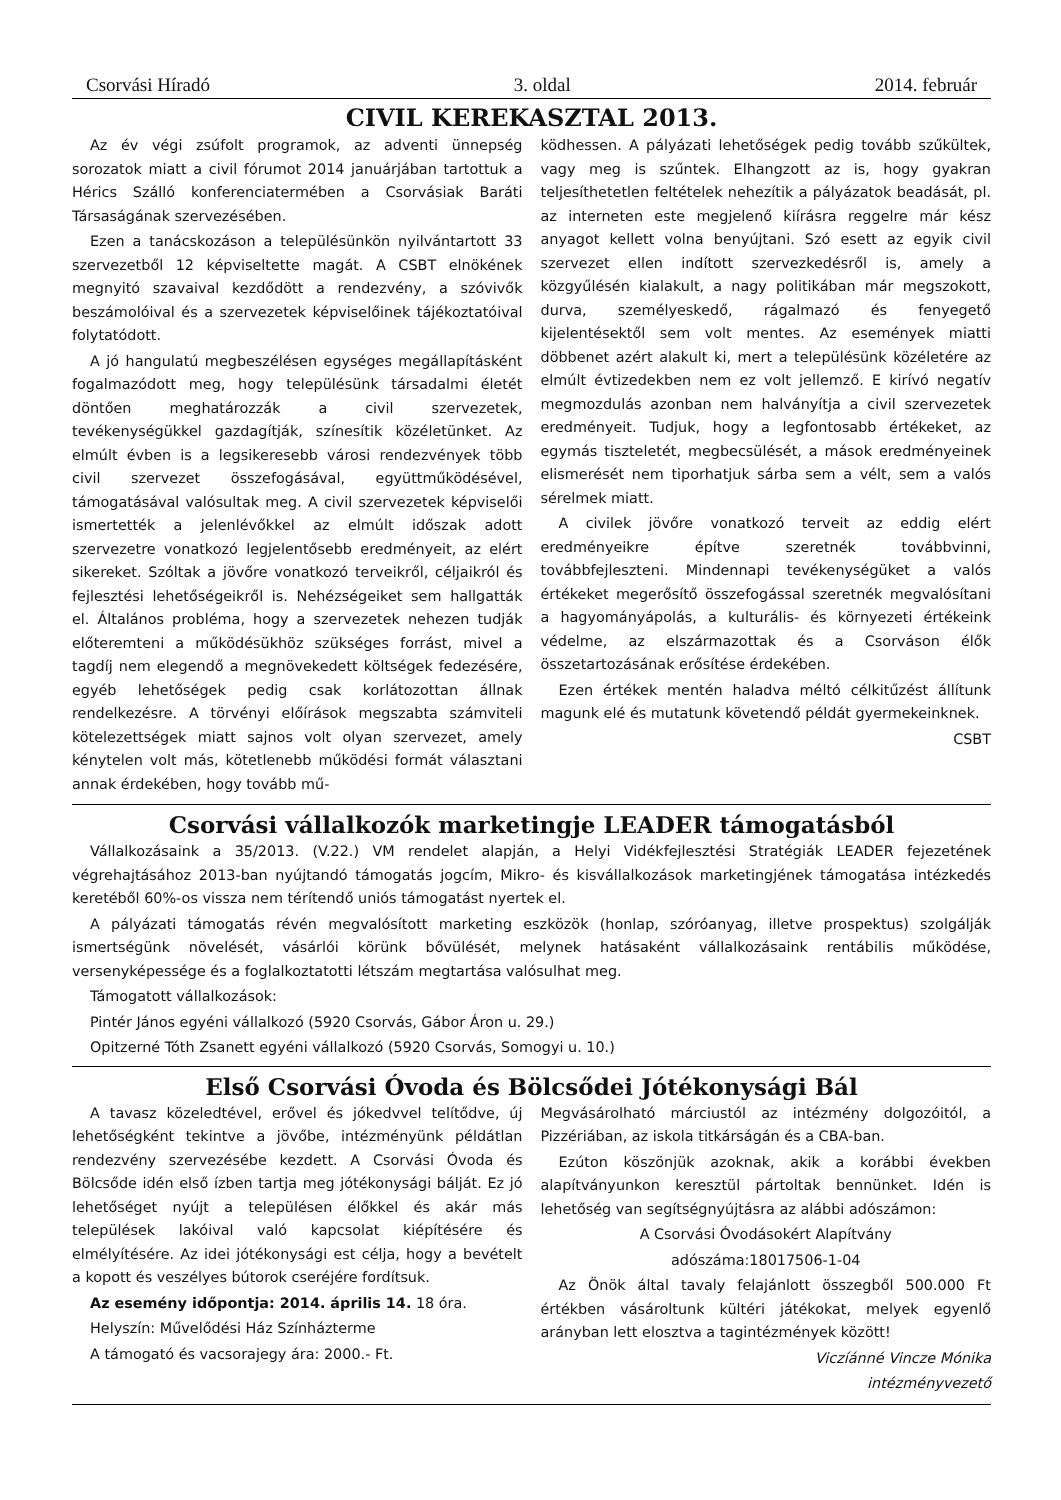Csorvási Híradó 3. oldal 2014. február
CIVIL KEREKASZTAL 2013.
Az év végi zsúfolt programok, az adventi ünnepség sorozatok miatt a civil fórumot 2014 januárjában tartottuk a Hérics Szálló konferenciatermében a Csorvásiak Baráti Társaságának szervezésében.
Ezen a tanácskozáson a településünkön nyilvántartott 33 szervezetből 12 képviseltette magát. A CSBT elnökének megnyitó szavaival kezdődött a rendezvény, a szóvivők beszámolóival és a szervezetek képviselőinek tájékoztatóival folytatódott.
A jó hangulatú megbeszélésen egységes megállapításként fogalmazódott meg, hogy településünk társadalmi életét döntően meghatározzák a civil szervezetek, tevékenységükkel gazdagítják, színesítik közéletünket. Az elmúlt évben is a legsikeresebb városi rendezvények több civil szervezet összefogásával, együttműködésével, támogatásával valósultak meg. A civil szervezetek képviselői ismertették a jelenlévőkkel az elmúlt időszak adott szervezetre vonatkozó legjelentősebb eredményeit, az elért sikereket. Szóltak a jövőre vonatkozó terveikről, céljaikról és fejlesztési lehetőségeikről is. Nehézségeiket sem hallgatták el. Általános probléma, hogy a szervezetek nehezen tudják előteremteni a működésükhöz szükséges forrást, mivel a tagdíj nem elegendő a megnövekedett költségek fedezésére, egyéb lehetőségek pedig csak korlátozottan állnak rendelkezésre. A törvényi előírások megszabta számviteli kötelezettségek miatt sajnos volt olyan szervezet, amely kénytelen volt más, kötetlenebb működési formát választani annak érdekében, hogy tovább mű-
ködhessen. A pályázati lehetőségek pedig tovább szűkültek, vagy meg is szűntek. Elhangzott az is, hogy gyakran teljesíthetetlen feltételek nehezítik a pályázatok beadását, pl. az interneten este megjelenő kiírásra reggelre már kész anyagot kellett volna benyújtani. Szó esett az egyik civil szervezet ellen indított szervezkedésről is, amely a közgyűlésén kialakult, a nagy politikában már megszokott, durva, személyeskedő, rágalmazó és fenyegető kijelentésektől sem volt mentes. Az események miatti döbbenet azért alakult ki, mert a településünk közéletére az elmúlt évtizedekben nem ez volt jellemző. E kirívó negatív megmozdulás azonban nem halványítja a civil szervezetek eredményeit. Tudjuk, hogy a legfontosabb értékeket, az egymás tiszteletét, megbecsülését, a mások eredményeinek elismerését nem tiporhatjuk sárba sem a vélt, sem a valós sérelmek miatt.
A civilek jövőre vonatkozó terveit az eddig elért eredményeikre építve szeretnék továbbvinni, továbbfejleszteni. Mindennapi tevékenységüket a valós értékeket megerősítő összefogással szeretnék megvalósítani a hagyományápolás, a kulturális- és környezeti értékeink védelme, az elszármazottak és a Csorváson élők összetartozásának erősítése érdekében.
Ezen értékek mentén haladva méltó célkitűzést állítunk magunk elé és mutatunk követendő példát gyermekeinknek.
CSBT
Csorvási vállalkozók marketingje LEADER támogatásból
Vállalkozásaink a 35/2013. (V.22.) VM rendelet alapján, a Helyi Vidékfejlesztési Stratégiák LEADER fejezetének végrehajtásához 2013-ban nyújtandó támogatás jogcím, Mikro- és kisvállalkozások marketingjének támogatása intézkedés keretéből 60%-os vissza nem térítendő uniós támogatást nyertek el.
A pályázati támogatás révén megvalósított marketing eszközök (honlap, szóróanyag, illetve prospektus) szolgálják ismertségünk növelését, vásárlói körünk bővülését, melynek hatásaként vállalkozásaink rentábilis működése, versenyképessége és a foglalkoztatotti létszám megtartása valósulhat meg.
Támogatott vállalkozások:
Pintér János egyéni vállalkozó (5920 Csorvás, Gábor Áron u. 29.)
Opitzerné Tóth Zsanett egyéni vállalkozó (5920 Csorvás, Somogyi u. 10.)
Első Csorvási Óvoda és Bölcsődei Jótékonysági Bál
A tavasz közeledtével, erővel és jókedvvel telítődve, új lehetőségként tekintve a jövőbe, intézményünk példátlan rendezvény szervezésébe kezdett. A Csorvási Óvoda és Bölcsőde idén első ízben tartja meg jótékonysági bálját. Ez jó lehetőséget nyújt a településen élőkkel és akár más települések lakóival való kapcsolat kiépítésére és elmélyítésére. Az idei jótékonysági est célja, hogy a bevételt a kopott és veszélyes bútorok cseréjére fordítsuk.
Az esemény időpontja: 2014. április 14. 18 óra.
Helyszín: Művelődési Ház Színházterme
A támogató és vacsorajegy ára: 2000.- Ft.
Megvásárolható márciustól az intézmény dolgozóitól, a Pizzériában, az iskola titkárságán és a CBA-ban.
Ezúton köszönjük azoknak, akik a korábbi években alapítványunkon keresztül pártoltak bennünket. Idén is lehetőség van segítségnyújtásra az alábbi adószámon:
A Csorvási Óvodásokért Alapítvány
adószáma:18017506-1-04
Az Önök által tavaly felajánlott összegből 500.000 Ft értékben vásároltunk kültéri játékokat, melyek egyenlő arányban lett elosztva a tagintézmények között!
Viczíánné Vincze Mónika
intézményvezető